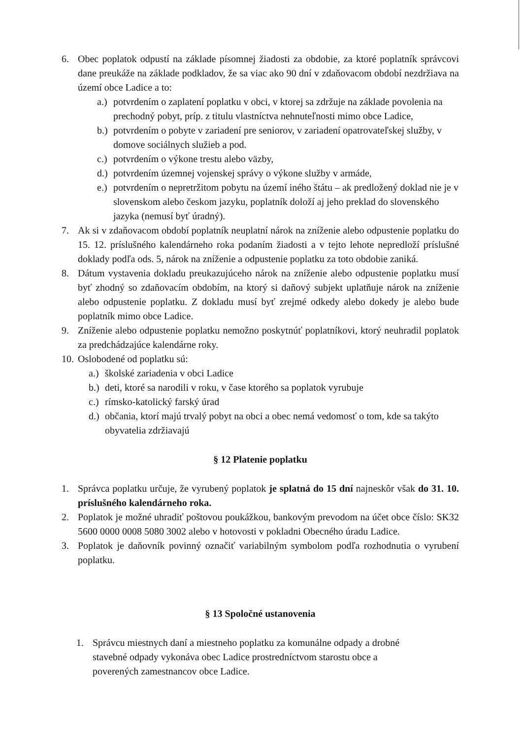6. Obec poplatok odpustí na základe písomnej žiadosti za obdobie, za ktoré poplatník správcovi dane preukáže na základe podkladov, že sa viac ako 90 dní v zdaňovacom období nezdržiava na území obce Ladice a to:
a.)
potvrdením o zaplatení poplatku v obci, v ktorej sa zdržuje na základe povolenia na prechodný pobyt, príp. z titulu vlastníctva nehnuteľnosti mimo obce Ladice,
b.)
potvrdením o pobyte v zariadení pre seniorov, v zariadení opatrovateľskej služby, v domove sociálnych služieb a pod.
c.)
potvrdením o výkone trestu alebo väzby,
d.)
potvrdením územnej vojenskej správy o výkone služby v armáde,
e.)
potvrdením o nepretržitom pobytu na území iného štátu – ak predložený doklad nie je v slovenskom alebo českom jazyku, poplatník doloží aj jeho preklad do slovenského jazyka (nemusí byť úradný).
7. Ak si v zdaňovacom období poplatník neuplatní nárok na zníženie alebo odpustenie poplatku do 15. 12. príslušného kalendárneho roka podaním žiadosti a v tejto lehote nepredloží príslušné doklady podľa ods. 5, nárok na zníženie a odpustenie poplatku za toto obdobie zaniká.
8. Dátum vystavenia dokladu preukazujúceho nárok na zníženie alebo odpustenie poplatku musí byť zhodný so zdaňovacím obdobím, na ktorý si daňový subjekt uplatňuje nárok na zníženie alebo odpustenie poplatku. Z dokladu musí byť zrejmé odkedy alebo dokedy je alebo bude poplatník mimo obce Ladice.
9. Zníženie alebo odpustenie poplatku nemožno poskytnúť poplatníkovi, ktorý neuhradil poplatok za predchádzajúce kalendárne roky.
10.
Oslobodené od poplatku sú:
a.)
školské zariadenia v obci Ladice
b.)
deti, ktoré sa narodili v roku, v čase ktorého sa poplatok vyrubuje
c.)
rímsko-katolický farský úrad
d.)
občania, ktorí majú trvalý pobyt na obci a obec nemá vedomosť o tom, kde sa takýto obyvatelia zdržiavajú
§ 12 Platenie poplatku
1. Správca poplatku určuje, že vyrubený poplatok je splatná do 15 dní najneskôr však do 31. 10. príslušného kalendárneho roka.
2. Poplatok je možné uhradiť poštovou poukážkou, bankovým prevodom na účet obce číslo: SK32 5600 0000 0008 5080 3002 alebo v hotovosti v pokladni Obecného úradu Ladice.
3. Poplatok je daňovník povinný označiť variabilným symbolom podľa rozhodnutia o vyrubení poplatku.
§ 13 Spoločné ustanovenia
1. Správcu miestnych daní a miestneho poplatku za komunálne odpady a drobné stavebné odpady vykonáva obec Ladice prostredníctvom starostu obce a poverených zamestnancov obce Ladice.